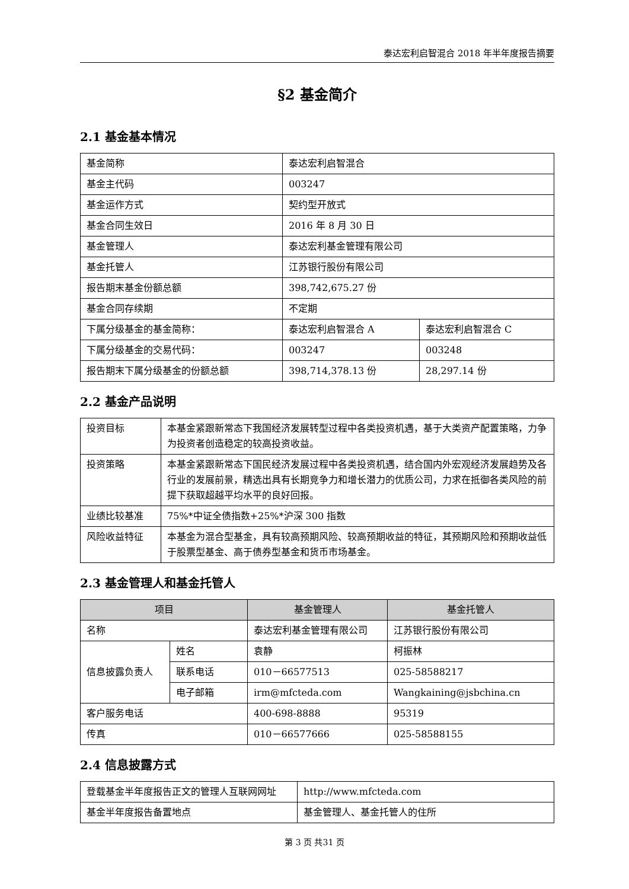泰达宏利启智混合 2018 年半年度报告摘要
§2 基金简介
2.1 基金基本情况
| 基金简称 | 泰达宏利启智混合 | |
| 基金主代码 | 003247 | |
| 基金运作方式 | 契约型开放式 | |
| 基金合同生效日 | 2016 年 8 月 30 日 | |
| 基金管理人 | 泰达宏利基金管理有限公司 | |
| 基金托管人 | 江苏银行股份有限公司 | |
| 报告期末基金份额总额 | 398,742,675.27 份 | |
| 基金合同存续期 | 不定期 | |
| 下属分级基金的基金简称： | 泰达宏利启智混合 A | 泰达宏利启智混合 C |
| 下属分级基金的交易代码： | 003247 | 003248 |
| 报告期末下属分级基金的份额总额 | 398,714,378.13 份 | 28,297.14 份 |
2.2 基金产品说明
| 投资目标 | 本基金紧跟新常态下我国经济发展转型过程中各类投资机遇，基于大类资产配置策略，力争为投资者创造稳定的较高投资收益。 |
| 投资策略 | 本基金紧跟新常态下国民经济发展过程中各类投资机遇，结合国内外宏观经济发展趋势及各行业的发展前景，精选出具有长期竞争力和增长潜力的优质公司，力求在抵御各类风险的前提下获取超越平均水平的良好回报。 |
| 业绩比较基准 | 75%*中证全债指数+25%*沪深 300 指数 |
| 风险收益特征 | 本基金为混合型基金，具有较高预期风险、较高预期收益的特征，其预期风险和预期收益低于股票型基金、高于债券型基金和货币市场基金。 |
2.3 基金管理人和基金托管人
| 项目 | | 基金管理人 | 基金托管人 |
| --- | --- | --- | --- |
| 名称 | | 泰达宏利基金管理有限公司 | 江苏银行股份有限公司 |
| 信息披露负责人 | 姓名 | 袁静 | 柯振林 |
| | 联系电话 | 010－66577513 | 025-58588217 |
| | 电子邮箱 | irm@mfcteda.com | Wangkaining@jsbchina.cn |
| 客户服务电话 | | 400-698-8888 | 95319 |
| 传真 | | 010－66577666 | 025-58588155 |
2.4 信息披露方式
| 登载基金半年度报告正文的管理人互联网网址 | http://www.mfcteda.com |
| 基金半年度报告备置地点 | 基金管理人、基金托管人的住所 |
第 3 页 共31 页